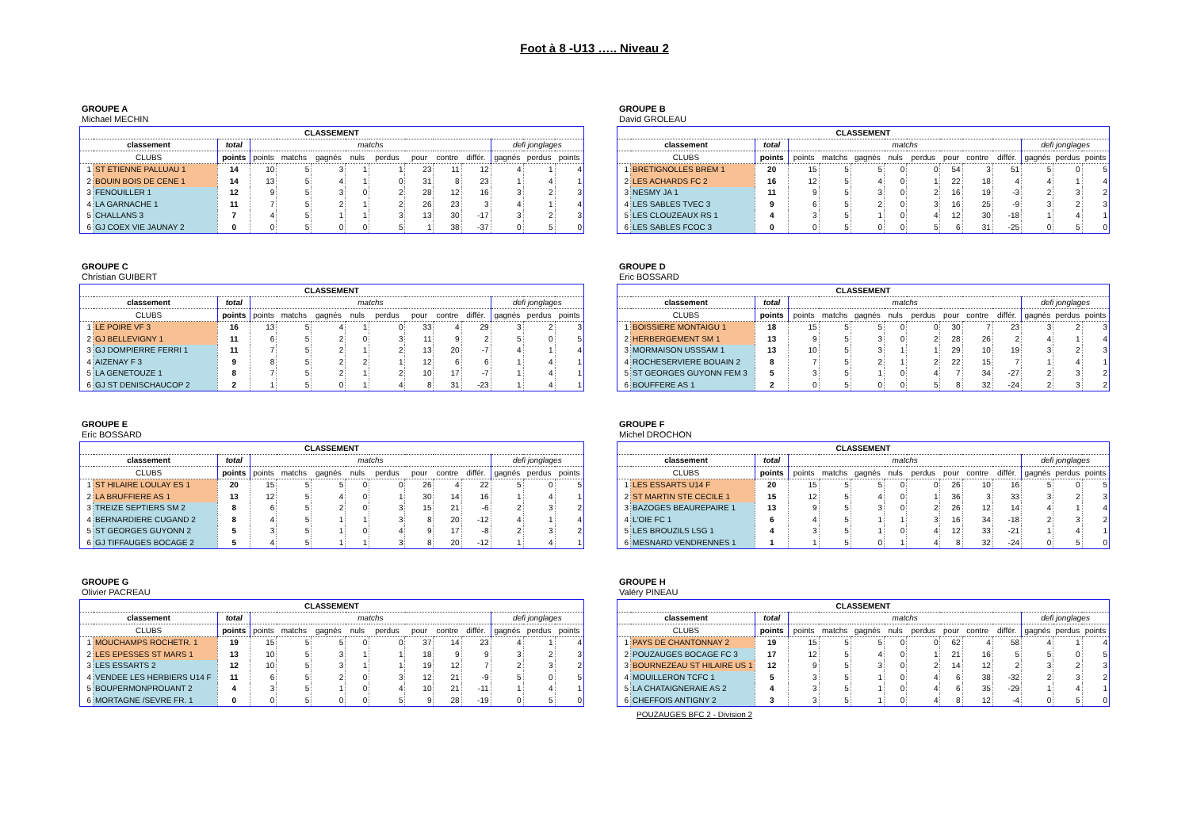Foot à 8 -U13 ….. Niveau 2
GROUPE A
Michael MECHIN
| CLASSEMENT | | | | | | | | | | | | | |
| --- | --- | --- | --- | --- | --- | --- | --- | --- | --- | --- | --- | --- | --- |
| classement | | total | matchs | | | | | | | | defi jonglages | | |
| CLUBS | | points | points | matchs | gagnés | nuls | perdus | pour | contre | différ. | gagnés | perdus | points |
| 1 | ST ETIENNE PALLUAU 1 | 14 | 10 | 5 | 3 | 1 | 1 | 23 | 11 | 12 | 4 | 1 | 4 |
| 2 | BOUIN BOIS DE CENE 1 | 14 | 13 | 5 | 4 | 1 | 0 | 31 | 8 | 23 | 1 | 4 | 1 |
| 3 | FENOUILLER 1 | 12 | 9 | 5 | 3 | 0 | 2 | 28 | 12 | 16 | 3 | 2 | 3 |
| 4 | LA GARNACHE 1 | 11 | 7 | 5 | 2 | 1 | 2 | 26 | 23 | 3 | 4 | 1 | 4 |
| 5 | CHALLANS 3 | 7 | 4 | 5 | 1 | 1 | 3 | 13 | 30 | -17 | 3 | 2 | 3 |
| 6 | GJ COEX VIE JAUNAY 2 | 0 | 0 | 5 | 0 | 0 | 5 | 1 | 38 | -37 | 0 | 5 | 0 |
GROUPE B
David GROLEAU
| CLASSEMENT | | | | | | | | | | | | | |
| --- | --- | --- | --- | --- | --- | --- | --- | --- | --- | --- | --- | --- | --- |
| classement | | total | matchs | | | | | | | | defi jonglages | | |
| CLUBS | | points | points | matchs | gagnés | nuls | perdus | pour | contre | différ. | gagnés | perdus | points |
| 1 | BRETIGNOLLES BREM 1 | 20 | 15 | 5 | 5 | 0 | 0 | 54 | 3 | 51 | 5 | 0 | 5 |
| 2 | LES ACHARDS FC 2 | 16 | 12 | 5 | 4 | 0 | 1 | 22 | 18 | 4 | 4 | 1 | 4 |
| 3 | NESMY JA 1 | 11 | 9 | 5 | 3 | 0 | 2 | 16 | 19 | -3 | 2 | 3 | 2 |
| 4 | LES SABLES TVEC 3 | 9 | 6 | 5 | 2 | 0 | 3 | 16 | 25 | -9 | 3 | 2 | 3 |
| 5 | LES CLOUZEAUX RS 1 | 4 | 3 | 5 | 1 | 0 | 4 | 12 | 30 | -18 | 1 | 4 | 1 |
| 6 | LES SABLES FCOC 3 | 0 | 0 | 5 | 0 | 0 | 5 | 6 | 31 | -25 | 0 | 5 | 0 |
GROUPE C
Christian GUIBERT
| CLASSEMENT | | | | | | | | | | | | | |
| --- | --- | --- | --- | --- | --- | --- | --- | --- | --- | --- | --- | --- | --- |
| classement | | total | matchs | | | | | | | | defi jonglages | | |
| CLUBS | | points | points | matchs | gagnés | nuls | perdus | pour | contre | différ. | gagnés | perdus | points |
| 1 | LE POIRE VF 3 | 16 | 13 | 5 | 4 | 1 | 0 | 33 | 4 | 29 | 3 | 2 | 3 |
| 2 | GJ BELLEVIGNY 1 | 11 | 6 | 5 | 2 | 0 | 3 | 11 | 9 | 2 | 5 | 0 | 5 |
| 3 | GJ DOMPIERRE FERRI 1 | 11 | 7 | 5 | 2 | 1 | 2 | 13 | 20 | -7 | 4 | 1 | 4 |
| 4 | AIZENAY F 3 | 9 | 8 | 5 | 2 | 2 | 1 | 12 | 6 | 6 | 1 | 4 | 1 |
| 5 | LA GENETOUZE 1 | 8 | 7 | 5 | 2 | 1 | 2 | 10 | 17 | -7 | 1 | 4 | 1 |
| 6 | GJ ST DENISCHAUCOP 2 | 2 | 1 | 5 | 0 | 1 | 4 | 8 | 31 | -23 | 1 | 4 | 1 |
GROUPE D
Eric BOSSARD
| CLASSEMENT | | | | | | | | | | | | | |
| --- | --- | --- | --- | --- | --- | --- | --- | --- | --- | --- | --- | --- | --- |
| classement | | total | matchs | | | | | | | | defi jonglages | | |
| CLUBS | | points | points | matchs | gagnés | nuls | perdus | pour | contre | différ. | gagnés | perdus | points |
| 1 | BOISSIERE MONTAIGU 1 | 18 | 15 | 5 | 5 | 0 | 0 | 30 | 7 | 23 | 3 | 2 | 3 |
| 2 | HERBERGEMENT SM 1 | 13 | 9 | 5 | 3 | 0 | 2 | 28 | 26 | 2 | 4 | 1 | 4 |
| 3 | MORMAISON USSSAM 1 | 13 | 10 | 5 | 3 | 1 | 1 | 29 | 10 | 19 | 3 | 2 | 3 |
| 4 | ROCHESERVIERE BOUAIN 2 | 8 | 7 | 5 | 2 | 1 | 2 | 22 | 15 | 7 | 1 | 4 | 1 |
| 5 | ST GEORGES GUYONN FEM 3 | 5 | 3 | 5 | 1 | 0 | 4 | 7 | 34 | -27 | 2 | 3 | 2 |
| 6 | BOUFFERE AS 1 | 2 | 0 | 5 | 0 | 0 | 5 | 8 | 32 | -24 | 2 | 3 | 2 |
GROUPE E
Eric BOSSARD
| CLASSEMENT | | | | | | | | | | | | | |
| --- | --- | --- | --- | --- | --- | --- | --- | --- | --- | --- | --- | --- | --- |
| classement | | total | matchs | | | | | | | | defi jonglages | | |
| CLUBS | | points | points | matchs | gagnés | nuls | perdus | pour | contre | différ. | gagnés | perdus | points |
| 1 | ST HILAIRE LOULAY ES 1 | 20 | 15 | 5 | 5 | 0 | 0 | 26 | 4 | 22 | 5 | 0 | 5 |
| 2 | LA BRUFFIERE AS 1 | 13 | 12 | 5 | 4 | 0 | 1 | 30 | 14 | 16 | 1 | 4 | 1 |
| 3 | TREIZE SEPTIERS SM 2 | 8 | 6 | 5 | 2 | 0 | 3 | 15 | 21 | -6 | 2 | 3 | 2 |
| 4 | BERNARDIERE CUGAND 2 | 8 | 4 | 5 | 1 | 1 | 3 | 8 | 20 | -12 | 4 | 1 | 4 |
| 5 | ST GEORGES GUYONN 2 | 5 | 3 | 5 | 1 | 0 | 4 | 9 | 17 | -8 | 2 | 3 | 2 |
| 6 | GJ TIFFAUGES BOCAGE 2 | 5 | 4 | 5 | 1 | 1 | 3 | 8 | 20 | -12 | 1 | 4 | 1 |
GROUPE F
Michel DROCHON
| CLASSEMENT | | | | | | | | | | | | | |
| --- | --- | --- | --- | --- | --- | --- | --- | --- | --- | --- | --- | --- | --- |
| classement | | total | matchs | | | | | | | | defi jonglages | | |
| CLUBS | | points | points | matchs | gagnés | nuls | perdus | pour | contre | différ. | gagnés | perdus | points |
| 1 | LES ESSARTS U14 F | 20 | 15 | 5 | 5 | 0 | 0 | 26 | 10 | 16 | 5 | 0 | 5 |
| 2 | ST MARTIN STE CECILE 1 | 15 | 12 | 5 | 4 | 0 | 1 | 36 | 3 | 33 | 3 | 2 | 3 |
| 3 | BAZOGES BEAUREPAIRE 1 | 13 | 9 | 5 | 3 | 0 | 2 | 26 | 12 | 14 | 4 | 1 | 4 |
| 4 | L'OIE FC 1 | 6 | 4 | 5 | 1 | 1 | 3 | 16 | 34 | -18 | 2 | 3 | 2 |
| 5 | LES BROUZILS LSG 1 | 4 | 3 | 5 | 1 | 0 | 4 | 12 | 33 | -21 | 1 | 4 | 1 |
| 6 | MESNARD VENDRENNES 1 | 1 | 1 | 5 | 0 | 1 | 4 | 8 | 32 | -24 | 0 | 5 | 0 |
GROUPE G
Olivier PACREAU
| CLASSEMENT | | | | | | | | | | | | | |
| --- | --- | --- | --- | --- | --- | --- | --- | --- | --- | --- | --- | --- | --- |
| classement | | total | matchs | | | | | | | | defi jonglages | | |
| CLUBS | | points | points | matchs | gagnés | nuls | perdus | pour | contre | différ. | gagnés | perdus | points |
| 1 | MOUCHAMPS ROCHETR. 1 | 19 | 15 | 5 | 5 | 0 | 0 | 37 | 14 | 23 | 4 | 1 | 4 |
| 2 | LES EPESSES ST MARS 1 | 13 | 10 | 5 | 3 | 1 | 1 | 18 | 9 | 9 | 3 | 2 | 3 |
| 3 | LES ESSARTS 2 | 12 | 10 | 5 | 3 | 1 | 1 | 19 | 12 | 7 | 2 | 3 | 2 |
| 4 | VENDEE LES HERBIERS U14 F | 11 | 6 | 5 | 2 | 0 | 3 | 12 | 21 | -9 | 5 | 0 | 5 |
| 5 | BOUPERMONPROUANT 2 | 4 | 3 | 5 | 1 | 0 | 4 | 10 | 21 | -11 | 1 | 4 | 1 |
| 6 | MORTAGNE /SEVRE FR. 1 | 0 | 0 | 5 | 0 | 0 | 5 | 9 | 28 | -19 | 0 | 5 | 0 |
GROUPE H
Valéry PINEAU
| CLASSEMENT | | | | | | | | | | | | | |
| --- | --- | --- | --- | --- | --- | --- | --- | --- | --- | --- | --- | --- | --- |
| classement | | total | matchs | | | | | | | | defi jonglages | | |
| CLUBS | | points | points | matchs | gagnés | nuls | perdus | pour | contre | différ. | gagnés | perdus | points |
| 1 | PAYS DE CHANTONNAY 2 | 19 | 15 | 5 | 5 | 0 | 0 | 62 | 4 | 58 | 4 | 1 | 4 |
| 2 | POUZAUGES BOCAGE FC 3 | 17 | 12 | 5 | 4 | 0 | 1 | 21 | 16 | 5 | 5 | 0 | 5 |
| 3 | BOURNEZEAU ST HILAIRE US 1 | 12 | 9 | 5 | 3 | 0 | 2 | 14 | 12 | 2 | 3 | 2 | 3 |
| 4 | MOUILLERON TCFC 1 | 5 | 3 | 5 | 1 | 0 | 4 | 6 | 38 | -32 | 2 | 3 | 2 |
| 5 | LA CHATAIGNERAIE AS 2 | 4 | 3 | 5 | 1 | 0 | 4 | 6 | 35 | -29 | 1 | 4 | 1 |
| 6 | CHEFFOIS ANTIGNY 2 | 3 | 3 | 5 | 1 | 0 | 4 | 8 | 12 | -4 | 0 | 5 | 0 |
POUZAUGES BFC 2 - Division 2